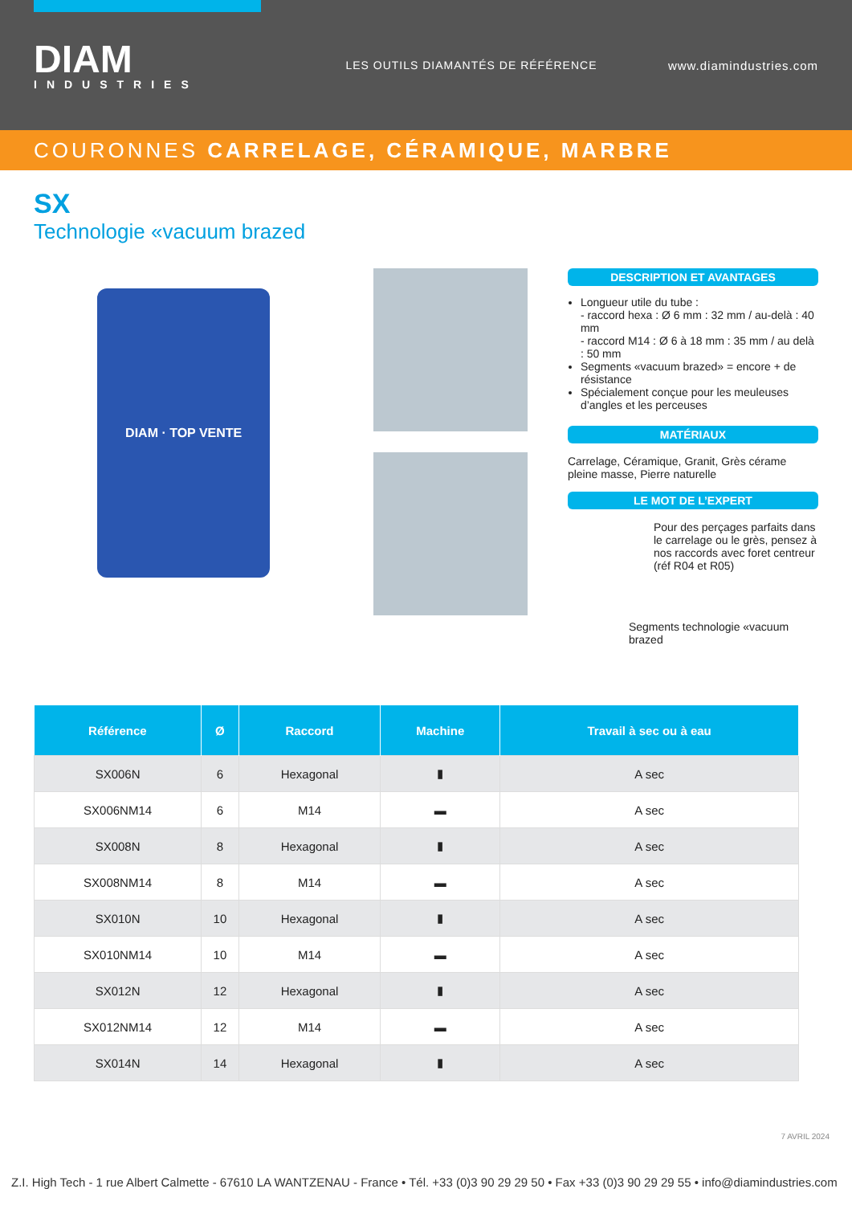DIAM
INDUSTRIES
LES OUTILS DIAMANTÉS DE RÉFÉRENCE
www.diamindustries.com
COURONNES CARRELAGE, CÉRAMIQUE, MARBRE
SX
Technologie «vacuum brazed
DIAM · TOP VENTE
DESCRIPTION ET AVANTAGES
Longueur utile du tube :
- raccord hexa : Ø 6 mm : 32 mm / au-delà : 40 mm
- raccord M14 : Ø 6 à 18 mm : 35 mm / au delà : 50 mm
Segments «vacuum brazed» = encore + de résistance
Spécialement conçue pour les meuleuses d’angles et les perceuses
MATÉRIAUX
Carrelage, Céramique, Granit, Grès cérame pleine masse, Pierre naturelle
LE MOT DE L’EXPERT
Pour des perçages parfaits dans le carrelage ou le grès, pensez à nos raccords avec foret centreur (réf R04 et R05)
Segments technologie «vacuum brazed
| Référence | Ø | Raccord | Machine | Travail à sec ou à eau |
| --- | --- | --- | --- | --- |
| SX006N | 6 | Hexagonal | ▮ | A sec |
| SX006NM14 | 6 | M14 | ▬ | A sec |
| SX008N | 8 | Hexagonal | ▮ | A sec |
| SX008NM14 | 8 | M14 | ▬ | A sec |
| SX010N | 10 | Hexagonal | ▮ | A sec |
| SX010NM14 | 10 | M14 | ▬ | A sec |
| SX012N | 12 | Hexagonal | ▮ | A sec |
| SX012NM14 | 12 | M14 | ▬ | A sec |
| SX014N | 14 | Hexagonal | ▮ | A sec |
7 AVRIL 2024
Z.I. High Tech - 1 rue Albert Calmette - 67610 LA WANTZENAU - France • Tél. +33 (0)3 90 29 29 50 • Fax +33 (0)3 90 29 29 55 • info@diamindustries.com